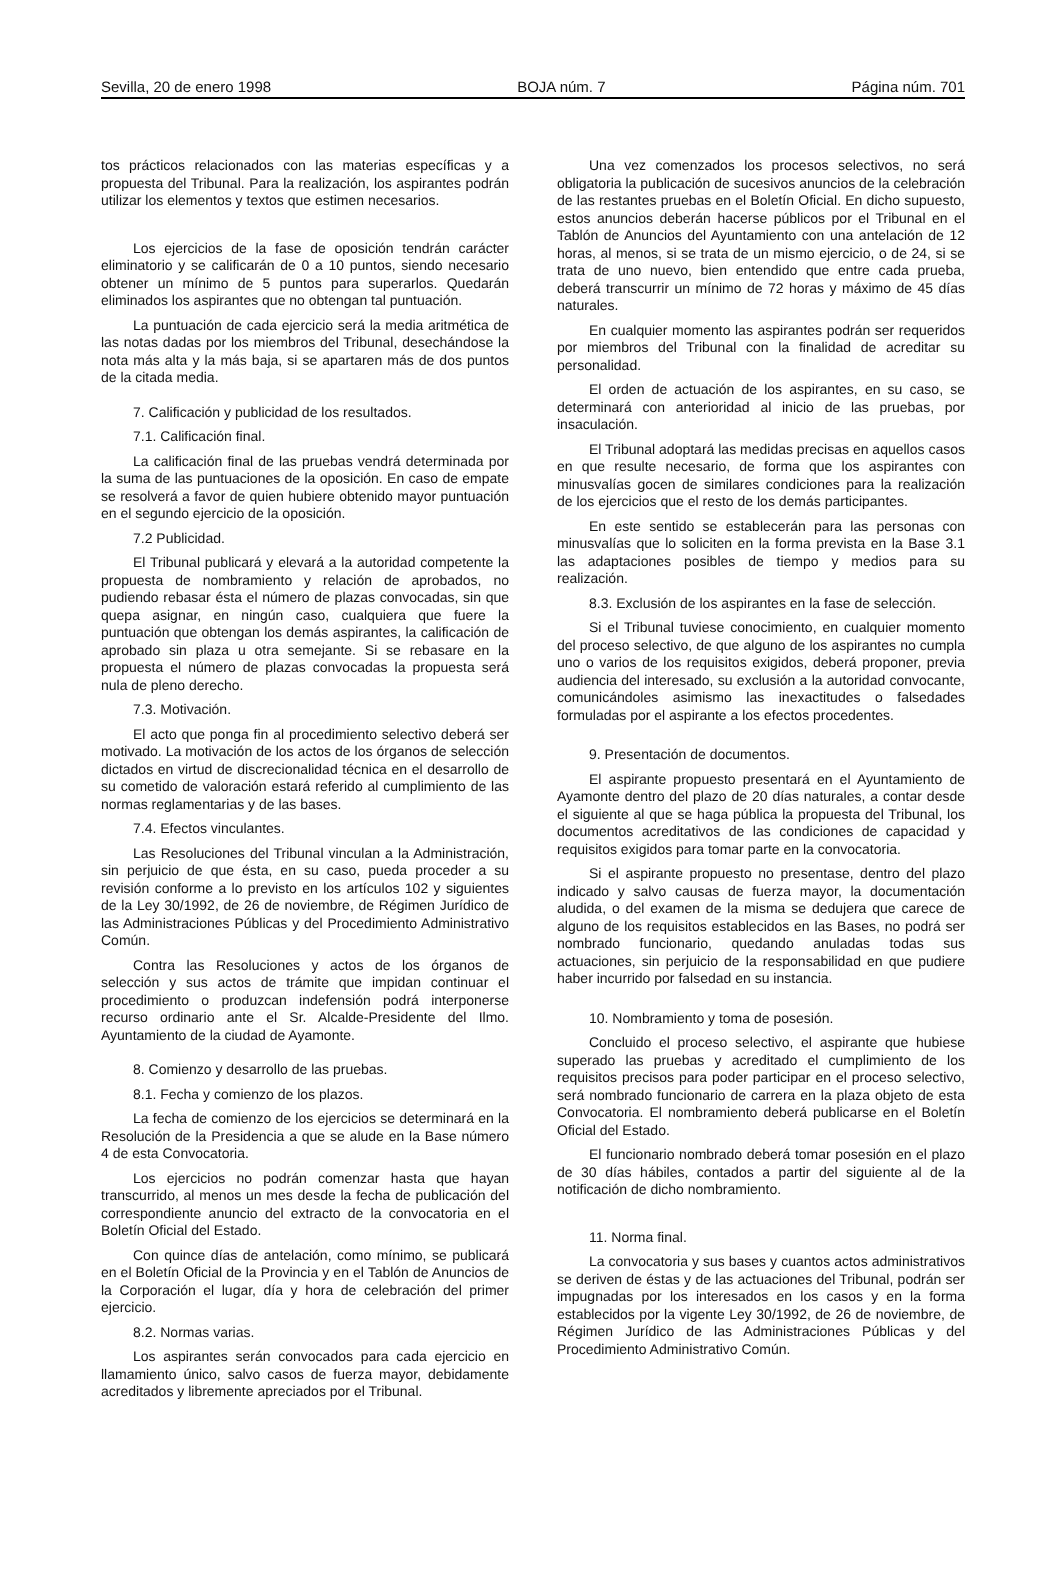Sevilla, 20 de enero 1998 BOJA núm. 7 Página núm. 701
tos prácticos relacionados con las materias específicas y a propuesta del Tribunal. Para la realización, los aspirantes podrán utilizar los elementos y textos que estimen necesarios.
Los ejercicios de la fase de oposición tendrán carácter eliminatorio y se calificarán de 0 a 10 puntos, siendo necesario obtener un mínimo de 5 puntos para superarlos. Quedarán eliminados los aspirantes que no obtengan tal puntuación.
La puntuación de cada ejercicio será la media aritmética de las notas dadas por los miembros del Tribunal, desechándose la nota más alta y la más baja, si se apartaren más de dos puntos de la citada media.
7. Calificación y publicidad de los resultados.
7.1. Calificación final.
La calificación final de las pruebas vendrá determinada por la suma de las puntuaciones de la oposición. En caso de empate se resolverá a favor de quien hubiere obtenido mayor puntuación en el segundo ejercicio de la oposición.
7.2 Publicidad.
El Tribunal publicará y elevará a la autoridad competente la propuesta de nombramiento y relación de aprobados, no pudiendo rebasar ésta el número de plazas convocadas, sin que quepa asignar, en ningún caso, cualquiera que fuere la puntuación que obtengan los demás aspirantes, la calificación de aprobado sin plaza u otra semejante. Si se rebasare en la propuesta el número de plazas convocadas la propuesta será nula de pleno derecho.
7.3. Motivación.
El acto que ponga fin al procedimiento selectivo deberá ser motivado. La motivación de los actos de los órganos de selección dictados en virtud de discrecionalidad técnica en el desarrollo de su cometido de valoración estará referido al cumplimiento de las normas reglamentarias y de las bases.
7.4. Efectos vinculantes.
Las Resoluciones del Tribunal vinculan a la Administración, sin perjuicio de que ésta, en su caso, pueda proceder a su revisión conforme a lo previsto en los artículos 102 y siguientes de la Ley 30/1992, de 26 de noviembre, de Régimen Jurídico de las Administraciones Públicas y del Procedimiento Administrativo Común.
Contra las Resoluciones y actos de los órganos de selección y sus actos de trámite que impidan continuar el procedimiento o produzcan indefensión podrá interponerse recurso ordinario ante el Sr. Alcalde-Presidente del Ilmo. Ayuntamiento de la ciudad de Ayamonte.
8. Comienzo y desarrollo de las pruebas.
8.1. Fecha y comienzo de los plazos.
La fecha de comienzo de los ejercicios se determinará en la Resolución de la Presidencia a que se alude en la Base número 4 de esta Convocatoria.
Los ejercicios no podrán comenzar hasta que hayan transcurrido, al menos un mes desde la fecha de publicación del correspondiente anuncio del extracto de la convocatoria en el Boletín Oficial del Estado.
Con quince días de antelación, como mínimo, se publicará en el Boletín Oficial de la Provincia y en el Tablón de Anuncios de la Corporación el lugar, día y hora de celebración del primer ejercicio.
8.2. Normas varias.
Los aspirantes serán convocados para cada ejercicio en llamamiento único, salvo casos de fuerza mayor, debidamente acreditados y libremente apreciados por el Tribunal.
Una vez comenzados los procesos selectivos, no será obligatoria la publicación de sucesivos anuncios de la celebración de las restantes pruebas en el Boletín Oficial. En dicho supuesto, estos anuncios deberán hacerse públicos por el Tribunal en el Tablón de Anuncios del Ayuntamiento con una antelación de 12 horas, al menos, si se trata de un mismo ejercicio, o de 24, si se trata de uno nuevo, bien entendido que entre cada prueba, deberá transcurrir un mínimo de 72 horas y máximo de 45 días naturales.
En cualquier momento las aspirantes podrán ser requeridos por miembros del Tribunal con la finalidad de acreditar su personalidad.
El orden de actuación de los aspirantes, en su caso, se determinará con anterioridad al inicio de las pruebas, por insaculación.
El Tribunal adoptará las medidas precisas en aquellos casos en que resulte necesario, de forma que los aspirantes con minusvalías gocen de similares condiciones para la realización de los ejercicios que el resto de los demás participantes.
En este sentido se establecerán para las personas con minusvalías que lo soliciten en la forma prevista en la Base 3.1 las adaptaciones posibles de tiempo y medios para su realización.
8.3. Exclusión de los aspirantes en la fase de selección.
Si el Tribunal tuviese conocimiento, en cualquier momento del proceso selectivo, de que alguno de los aspirantes no cumpla uno o varios de los requisitos exigidos, deberá proponer, previa audiencia del interesado, su exclusión a la autoridad convocante, comunicándoles asimismo las inexactitudes o falsedades formuladas por el aspirante a los efectos procedentes.
9. Presentación de documentos.
El aspirante propuesto presentará en el Ayuntamiento de Ayamonte dentro del plazo de 20 días naturales, a contar desde el siguiente al que se haga pública la propuesta del Tribunal, los documentos acreditativos de las condiciones de capacidad y requisitos exigidos para tomar parte en la convocatoria.
Si el aspirante propuesto no presentase, dentro del plazo indicado y salvo causas de fuerza mayor, la documentación aludida, o del examen de la misma se dedujera que carece de alguno de los requisitos establecidos en las Bases, no podrá ser nombrado funcionario, quedando anuladas todas sus actuaciones, sin perjuicio de la responsabilidad en que pudiere haber incurrido por falsedad en su instancia.
10. Nombramiento y toma de posesión.
Concluido el proceso selectivo, el aspirante que hubiese superado las pruebas y acreditado el cumplimiento de los requisitos precisos para poder participar en el proceso selectivo, será nombrado funcionario de carrera en la plaza objeto de esta Convocatoria. El nombramiento deberá publicarse en el Boletín Oficial del Estado.
El funcionario nombrado deberá tomar posesión en el plazo de 30 días hábiles, contados a partir del siguiente al de la notificación de dicho nombramiento.
11. Norma final.
La convocatoria y sus bases y cuantos actos administrativos se deriven de éstas y de las actuaciones del Tribunal, podrán ser impugnadas por los interesados en los casos y en la forma establecidos por la vigente Ley 30/1992, de 26 de noviembre, de Régimen Jurídico de las Administraciones Públicas y del Procedimiento Administrativo Común.